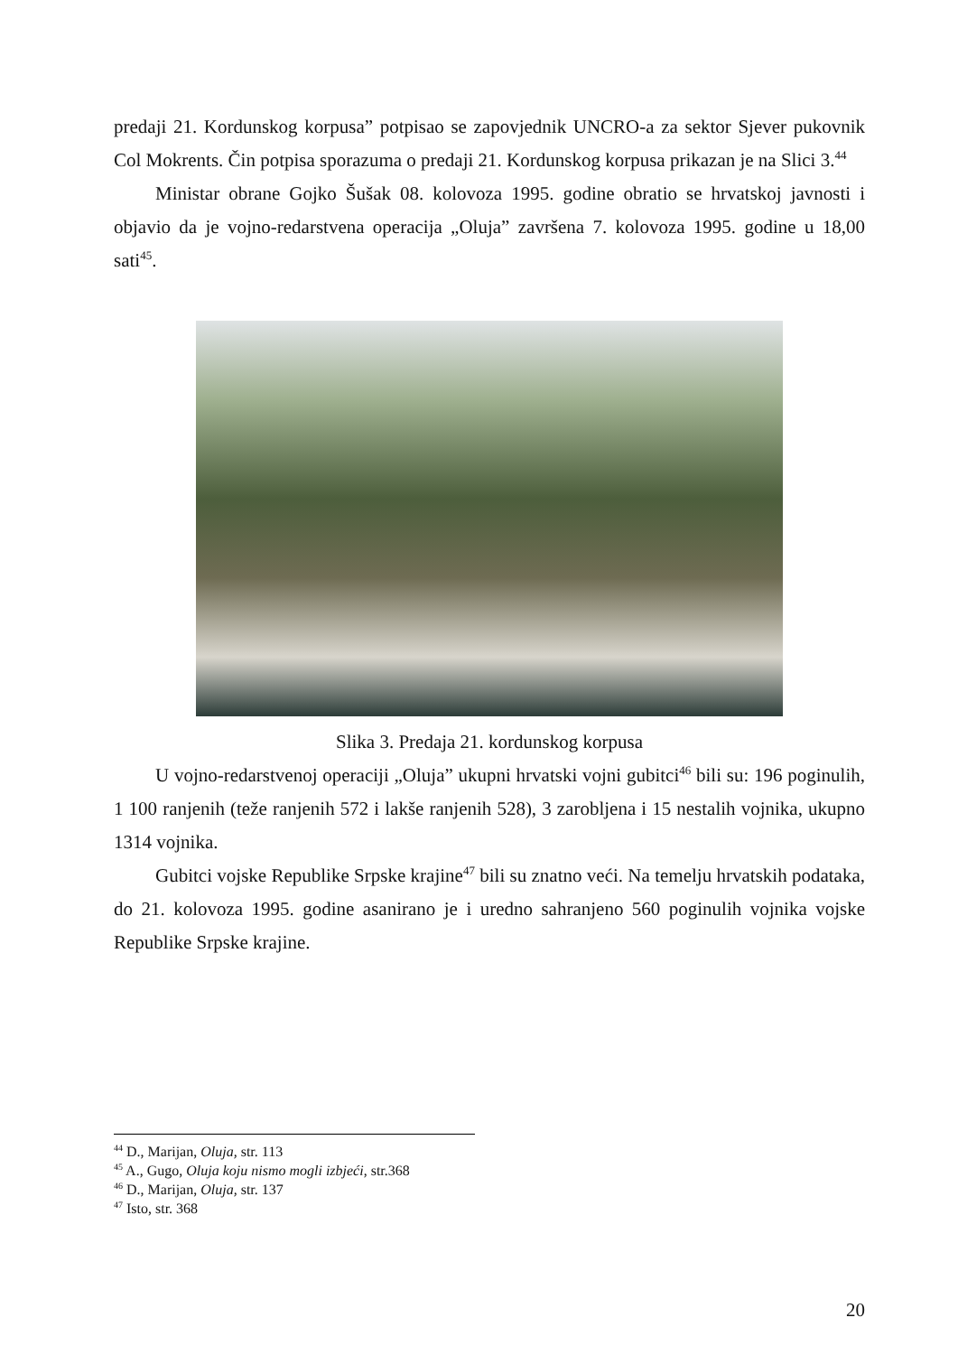predaji 21. Kordunskog korpusa” potpisao se zapovjednik UNCRO-a za sektor Sjever pukovnik Col Mokrents. Čin potpisa sporazuma o predaji 21. Kordunskog korpusa prikazan je na Slici 3.<sup>44</sup>
Ministar obrane Gojko Šušak 08. kolovoza 1995. godine obratio se hrvatskoj javnosti i objavio da je vojno-redarstvena operacija „Oluja” završena 7. kolovoza 1995. godine u 18,00 sati<sup>45</sup>.
Slika 3. Predaja 21. kordunskog korpusa
U vojno-redarstvenoj operaciji „Oluja” ukupni hrvatski vojni gubitci<sup>46</sup> bili su: 196 poginulih, 1 100 ranjenih (teže ranjenih 572 i lakše ranjenih 528), 3 zarobljena i 15 nestalih vojnika, ukupno 1314 vojnika.
Gubitci vojske Republike Srpske krajine<sup>47</sup> bili su znatno veći. Na temelju hrvatskih podataka, do 21. kolovoza 1995. godine asanirano je i uredno sahranjeno 560 poginulih vojnika vojske Republike Srpske krajine.
<sup>44</sup> D., Marijan, Oluja, str. 113
<sup>45</sup> A., Gugo, Oluja koju nismo mogli izbjeći, str.368
<sup>46</sup> D., Marijan, Oluja, str. 137
<sup>47</sup> Isto, str. 368
20